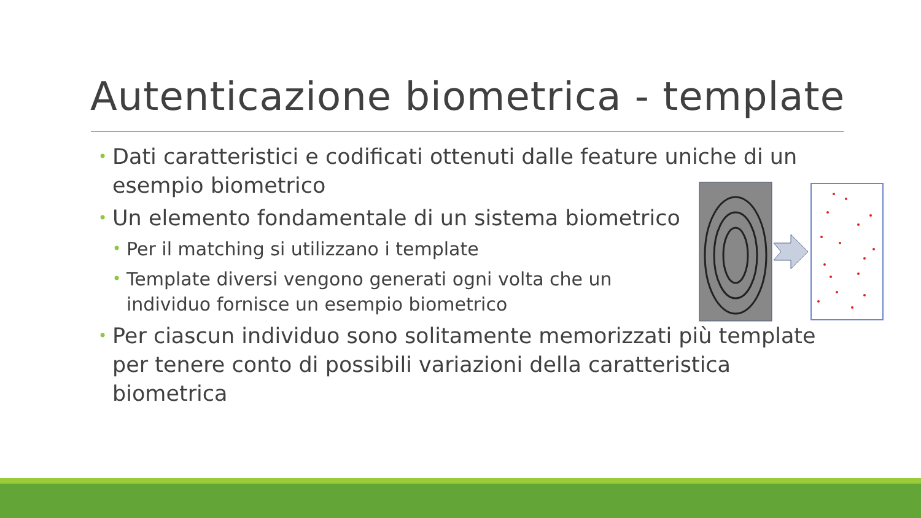Autenticazione biometrica - template
• Dati caratteristici e codificati ottenuti dalle feature uniche di un esempio biometrico
• Un elemento fondamentale di un sistema biometrico
• Per il matching si utilizzano i template
• Template diversi vengono generati ogni volta che un individuo fornisce un esempio biometrico
• Per ciascun individuo sono solitamente memorizzati più template per tenere conto di possibili variazioni della caratteristica biometrica